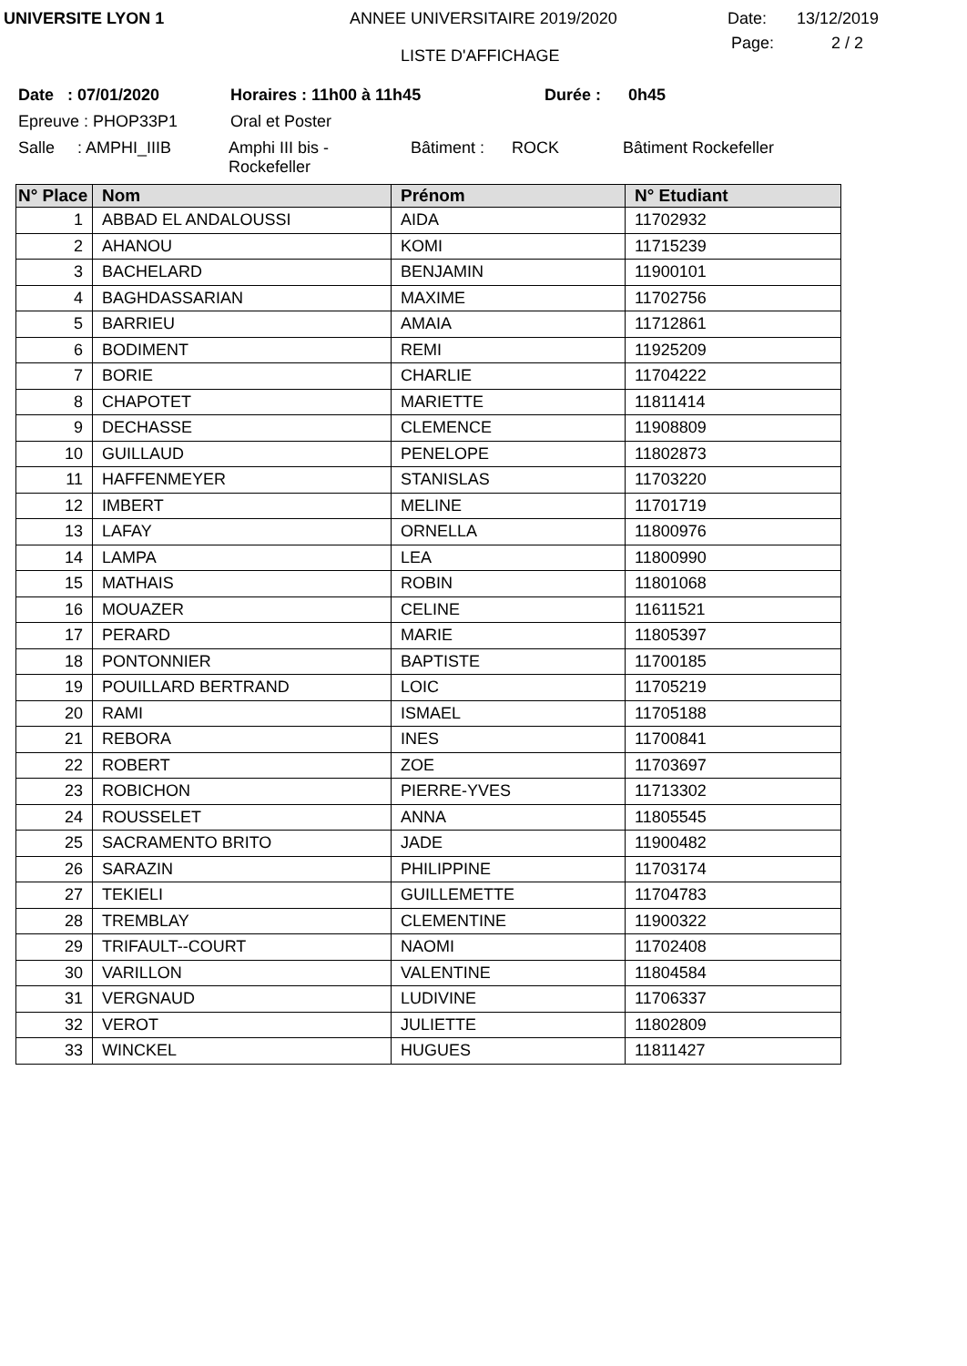UNIVERSITE LYON 1 ANNEE UNIVERSITAIRE 2019/2020 Date: 13/12/2019
LISTE D'AFFICHAGE
Page: 2 / 2
Date : 07/01/2020 Horaires : 11h00 à 11h45 Durée : 0h45
Epreuve : PHOP33P1 Oral et Poster
Salle : AMPHI_IIIB
Amphi III bis -
Rockefeller
Bâtiment : ROCK Bâtiment Rockefeller
| N° Place | Nom | Prénom | N° Etudiant |
| --- | --- | --- | --- |
| 1 | ABBAD EL ANDALOUSSI | AIDA | 11702932 |
| 2 | AHANOU | KOMI | 11715239 |
| 3 | BACHELARD | BENJAMIN | 11900101 |
| 4 | BAGHDASSARIAN | MAXIME | 11702756 |
| 5 | BARRIEU | AMAIA | 11712861 |
| 6 | BODIMENT | REMI | 11925209 |
| 7 | BORIE | CHARLIE | 11704222 |
| 8 | CHAPOTET | MARIETTE | 11811414 |
| 9 | DECHASSE | CLEMENCE | 11908809 |
| 10 | GUILLAUD | PENELOPE | 11802873 |
| 11 | HAFFENMEYER | STANISLAS | 11703220 |
| 12 | IMBERT | MELINE | 11701719 |
| 13 | LAFAY | ORNELLA | 11800976 |
| 14 | LAMPA | LEA | 11800990 |
| 15 | MATHAIS | ROBIN | 11801068 |
| 16 | MOUAZER | CELINE | 11611521 |
| 17 | PERARD | MARIE | 11805397 |
| 18 | PONTONNIER | BAPTISTE | 11700185 |
| 19 | POUILLARD BERTRAND | LOIC | 11705219 |
| 20 | RAMI | ISMAEL | 11705188 |
| 21 | REBORA | INES | 11700841 |
| 22 | ROBERT | ZOE | 11703697 |
| 23 | ROBICHON | PIERRE-YVES | 11713302 |
| 24 | ROUSSELET | ANNA | 11805545 |
| 25 | SACRAMENTO BRITO | JADE | 11900482 |
| 26 | SARAZIN | PHILIPPINE | 11703174 |
| 27 | TEKIELI | GUILLEMETTE | 11704783 |
| 28 | TREMBLAY | CLEMENTINE | 11900322 |
| 29 | TRIFAULT--COURT | NAOMI | 11702408 |
| 30 | VARILLON | VALENTINE | 11804584 |
| 31 | VERGNAUD | LUDIVINE | 11706337 |
| 32 | VEROT | JULIETTE | 11802809 |
| 33 | WINCKEL | HUGUES | 11811427 |